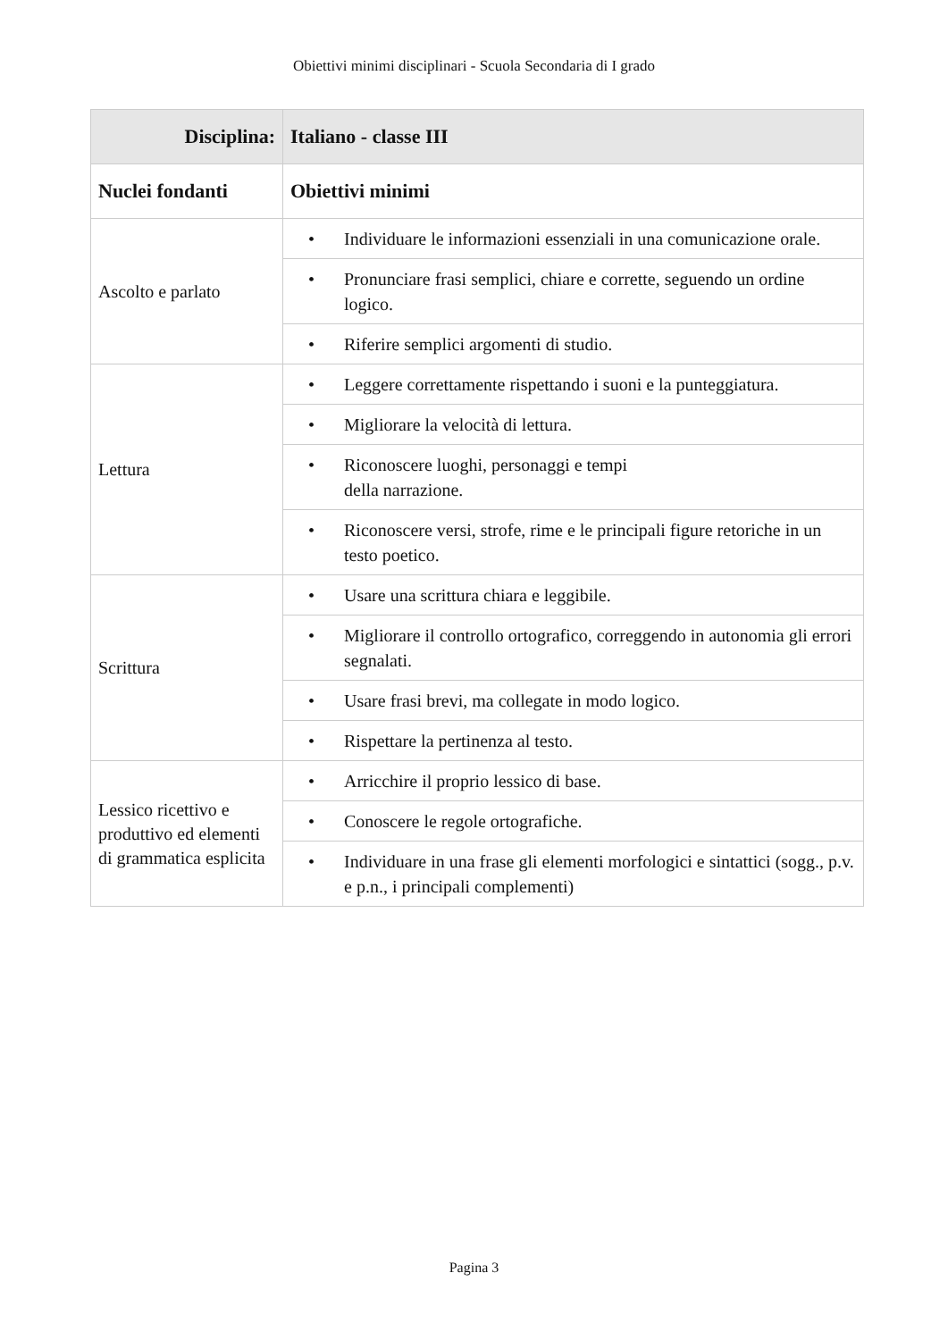Obiettivi minimi disciplinari - Scuola Secondaria di I grado
| Disciplina: | Italiano - classe III |
| --- | --- |
| Nuclei fondanti | Obiettivi minimi |
| Ascolto e parlato | • Individuare le informazioni essenziali in una comunicazione orale. |
| | • Pronunciare frasi semplici, chiare e corrette, seguendo un ordine logico. |
| | • Riferire semplici argomenti di studio. |
| Lettura | • Leggere correttamente rispettando i suoni e la punteggiatura. |
| | • Migliorare la velocità di lettura. |
| | • Riconoscere luoghi, personaggi e tempi della narrazione. |
| | • Riconoscere versi, strofe, rime e le principali figure retoriche in un testo poetico. |
| Scrittura | • Usare una scrittura chiara e leggibile. |
| | • Migliorare il controllo ortografico, correggendo in autonomia gli errori segnalati. |
| | • Usare frasi brevi, ma collegate in modo logico. |
| | • Rispettare la pertinenza al testo. |
| Lessico ricettivo e produttivo ed elementi di grammatica esplicita | • Arricchire il proprio lessico di base. |
| | • Conoscere le regole ortografiche. |
| | • Individuare in una frase gli elementi morfologici e sintattici (sogg., p.v. e p.n., i principali complementi) |
Pagina 3